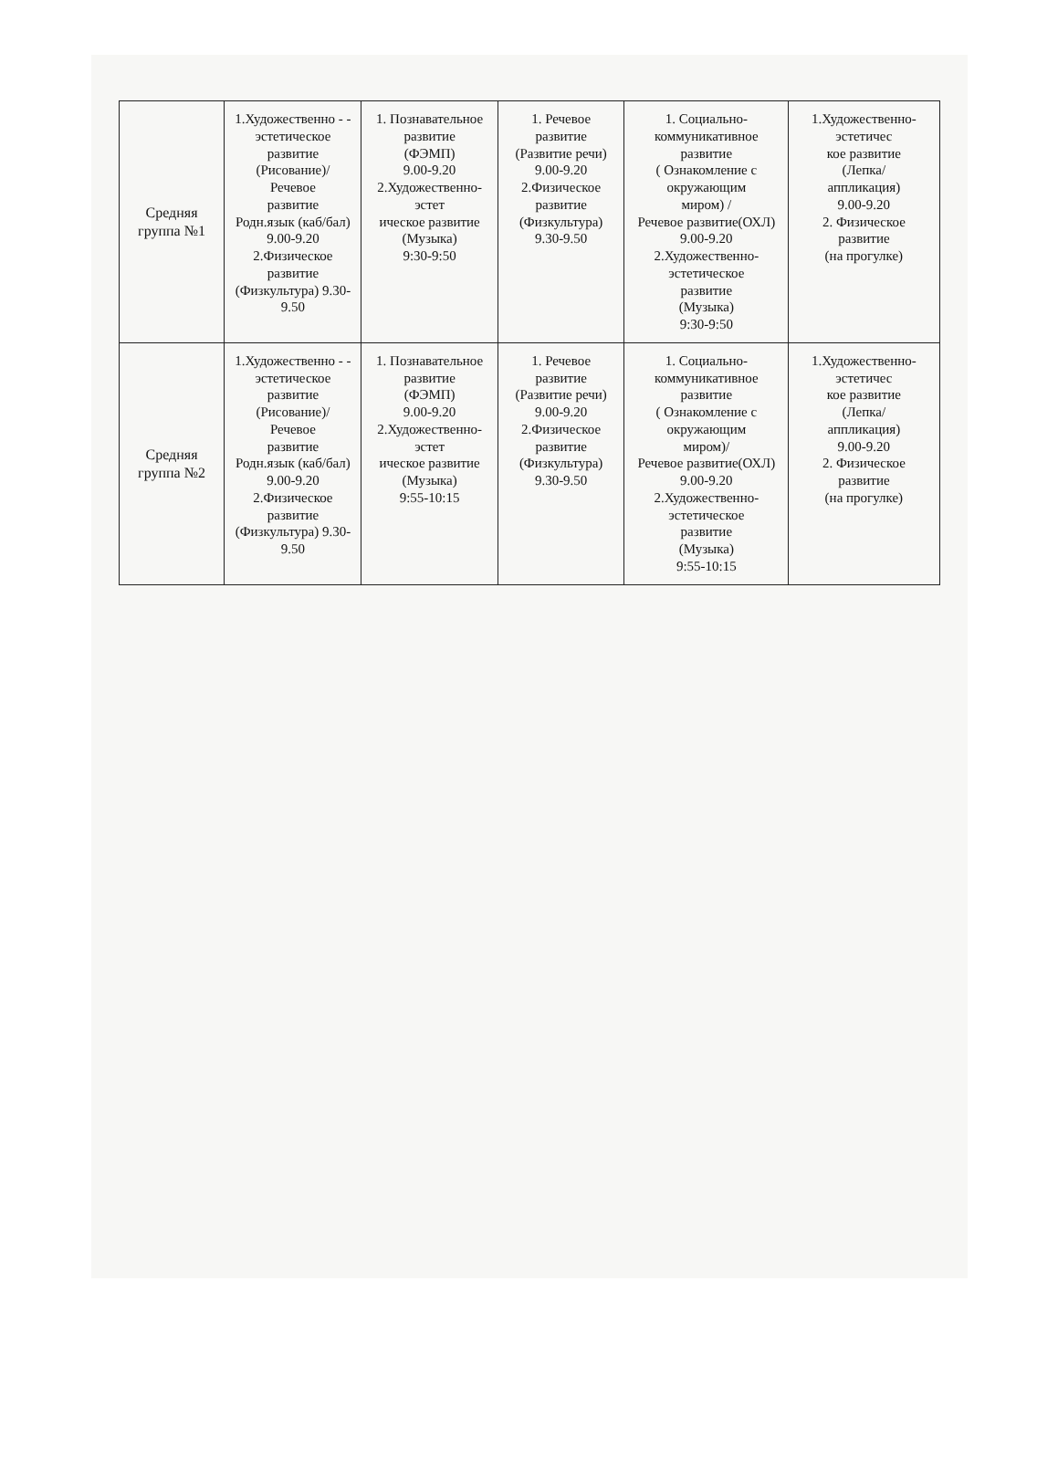| Средняя группа №1 | 1.Художественно - - эстетическое развитие (Рисование)/ Речевое развитие Родн.язык (каб/бал) 9.00-9.20 2.Физическое развитие (Физкультура) 9.30-9.50 | 1. Познавательное развитие (ФЭМП) 9.00-9.20 2.Художественно-эстет ическое развитие (Музыка) 9:30-9:50 | 1. Речевое развитие (Развитие речи) 9.00-9.20 2.Физическое развитие (Физкультура) 9.30-9.50 | 1. Социально-коммуникативное развитие ( Ознакомление с окружающим миром) / Речевое развитие(ОХЛ) 9.00-9.20 2.Художественно-эстетическое развитие (Музыка) 9:30-9:50 | 1.Художественно-эстетичес кое развитие (Лепка/ аппликация) 9.00-9.20 2. Физическое развитие (на прогулке) |
| Средняя группа №2 | 1.Художественно - - эстетическое развитие (Рисование)/ Речевое развитие Родн.язык (каб/бал) 9.00-9.20 2.Физическое развитие (Физкультура) 9.30-9.50 | 1. Познавательное развитие (ФЭМП) 9.00-9.20 2.Художественно-эстет ическое развитие (Музыка) 9:55-10:15 | 1. Речевое развитие (Развитие речи) 9.00-9.20 2.Физическое развитие (Физкультура) 9.30-9.50 | 1. Социально-коммуникативное развитие ( Ознакомление с окружающим миром)/ Речевое развитие(ОХЛ) 9.00-9.20 2.Художественно-эстетическое развитие (Музыка) 9:55-10:15 | 1.Художественно-эстетичес кое развитие (Лепка/ аппликация) 9.00-9.20 2. Физическое развитие (на прогулке) |